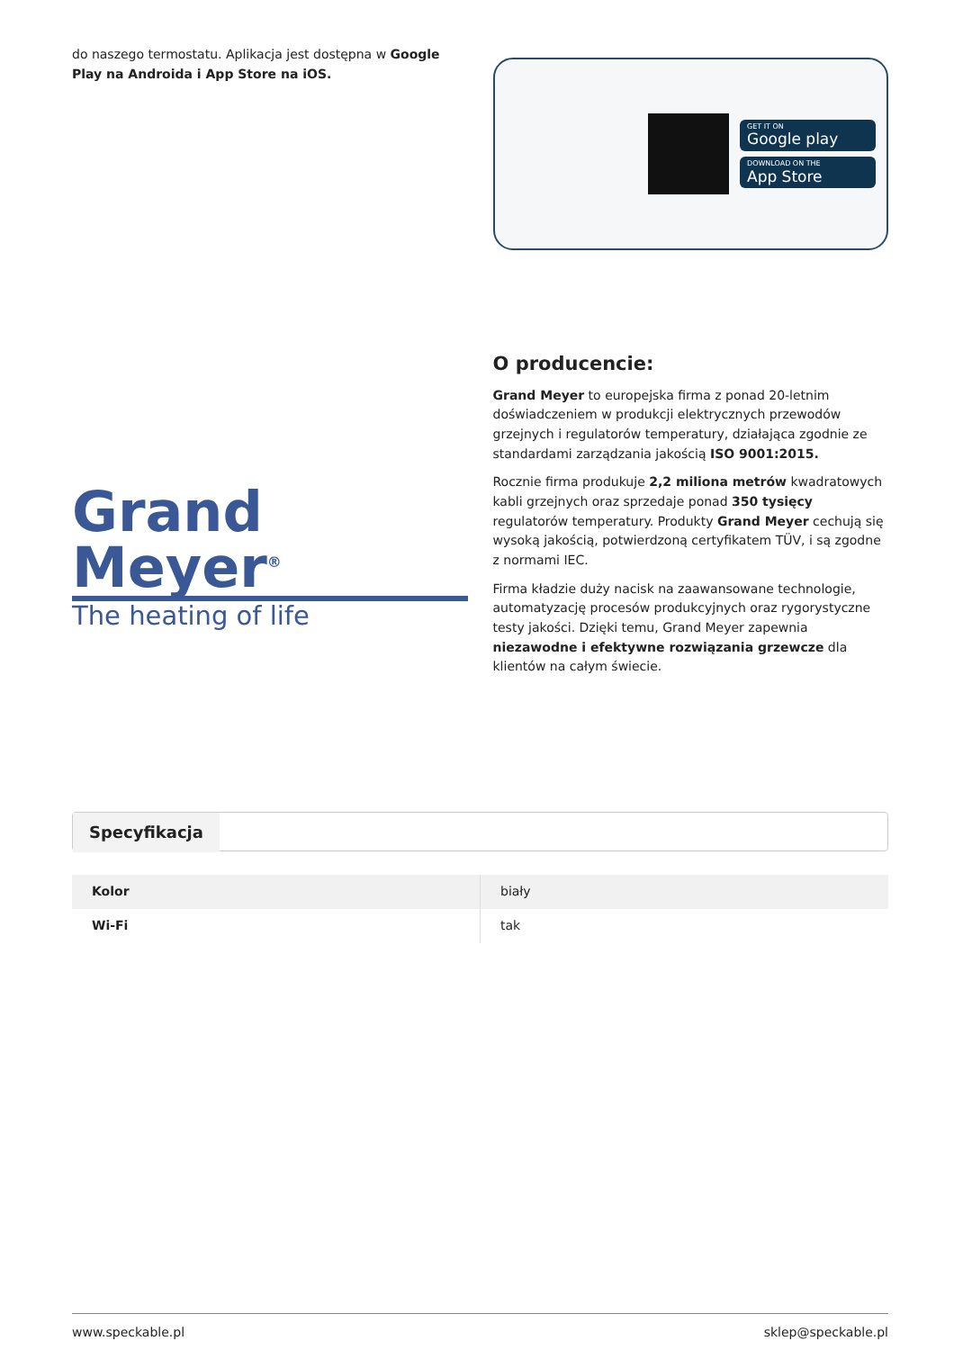do naszego termostatu. Aplikacja jest dostępna w Google Play na Androida i App Store na iOS.
GET IT ON
Google play
DOWNLOAD ON THE
App Store
Grand Meyer<sup>®</sup>
The heating of life
O producencie:
Grand Meyer to europejska firma z ponad 20-letnim doświadczeniem w produkcji elektrycznych przewodów grzejnych i regulatorów temperatury, działająca zgodnie ze standardami zarządzania jakością ISO 9001:2015.
Rocznie firma produkuje 2,2 miliona metrów kwadratowych kabli grzejnych oraz sprzedaje ponad 350 tysięcy regulatorów temperatury. Produkty Grand Meyer cechują się wysoką jakością, potwierdzoną certyfikatem TÜV, i są zgodne z normami IEC.
Firma kładzie duży nacisk na zaawansowane technologie, automatyzację procesów produkcyjnych oraz rygorystyczne testy jakości. Dzięki temu, Grand Meyer zapewnia niezawodne i efektywne rozwiązania grzewcze dla klientów na całym świecie.
Specyfikacja
| Kolor | biały |
| Wi-Fi | tak |
www.speckable.pl sklep@speckable.pl